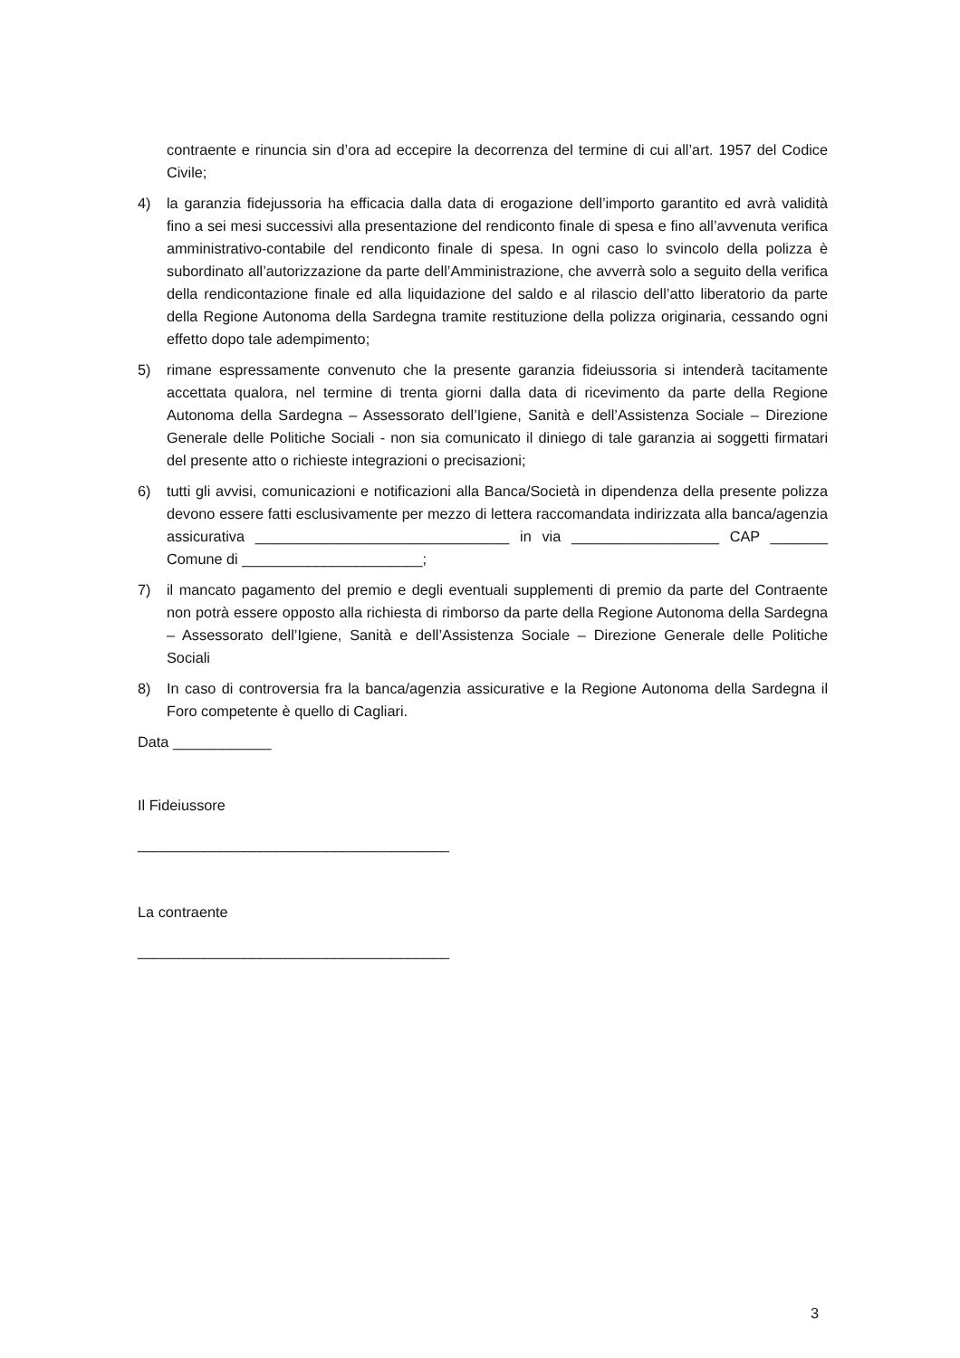contraente e rinuncia sin d’ora ad eccepire la decorrenza del termine di cui all’art. 1957 del Codice Civile;
4) la garanzia fidejussoria ha efficacia dalla data di erogazione dell’importo garantito ed avrà validità fino a sei mesi successivi alla presentazione del rendiconto finale di spesa e fino all’avvenuta verifica amministrativo-contabile del rendiconto finale di spesa. In ogni caso lo svincolo della polizza è subordinato all’autorizzazione da parte dell’Amministrazione, che avverrà solo a seguito della verifica della rendicontazione finale ed alla liquidazione del saldo e al rilascio dell’atto liberatorio da parte della Regione Autonoma della Sardegna tramite restituzione della polizza originaria, cessando ogni effetto dopo tale adempimento;
5) rimane espressamente convenuto che la presente garanzia fideiussoria si intenderà tacitamente accettata qualora, nel termine di trenta giorni dalla data di ricevimento da parte della Regione Autonoma della Sardegna – Assessorato dell’Igiene, Sanità e dell’Assistenza Sociale – Direzione Generale delle Politiche Sociali - non sia comunicato il diniego di tale garanzia ai soggetti firmatari del presente atto o richieste integrazioni o precisazioni;
6) tutti gli avvisi, comunicazioni e notificazioni alla Banca/Società in dipendenza della presente polizza devono essere fatti esclusivamente per mezzo di lettera raccomandata indirizzata alla banca/agenzia assicurativa _______________________________ in via __________________ CAP _______ Comune di ______________________;
7) il mancato pagamento del premio e degli eventuali supplementi di premio da parte del Contraente non potrà essere opposto alla richiesta di rimborso da parte della Regione Autonoma della Sardegna – Assessorato dell’Igiene, Sanità e dell’Assistenza Sociale – Direzione Generale delle Politiche Sociali
8) In caso di controversia fra la banca/agenzia assicurative e la Regione Autonoma della Sardegna il Foro competente è quello di Cagliari.
Data ____________
Il Fideiussore
______________________________________
La contraente
______________________________________
3